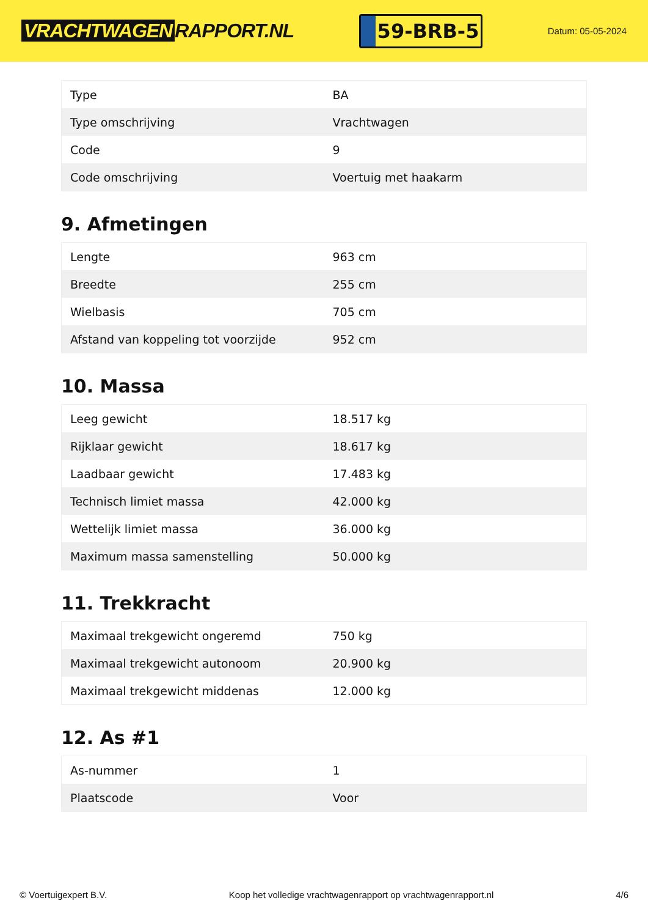VRACHTWAGEN RAPPORT.NL
59-BRB-5
Datum: 05-05-2024
| Type | BA |
| Type omschrijving | Vrachtwagen |
| Code | 9 |
| Code omschrijving | Voertuig met haakarm |
9. Afmetingen
| Lengte | 963 cm |
| Breedte | 255 cm |
| Wielbasis | 705 cm |
| Afstand van koppeling tot voorzijde | 952 cm |
10. Massa
| Leeg gewicht | 18.517 kg |
| Rijklaar gewicht | 18.617 kg |
| Laadbaar gewicht | 17.483 kg |
| Technisch limiet massa | 42.000 kg |
| Wettelijk limiet massa | 36.000 kg |
| Maximum massa samenstelling | 50.000 kg |
11. Trekkracht
| Maximaal trekgewicht ongeremd | 750 kg |
| Maximaal trekgewicht autonoom | 20.900 kg |
| Maximaal trekgewicht middenas | 12.000 kg |
12. As #1
| As-nummer | 1 |
| Plaatscode | Voor |
© Voertuigexpert B.V. Koop het volledige vrachtwagenrapport op vrachtwagenrapport.nl 4/6